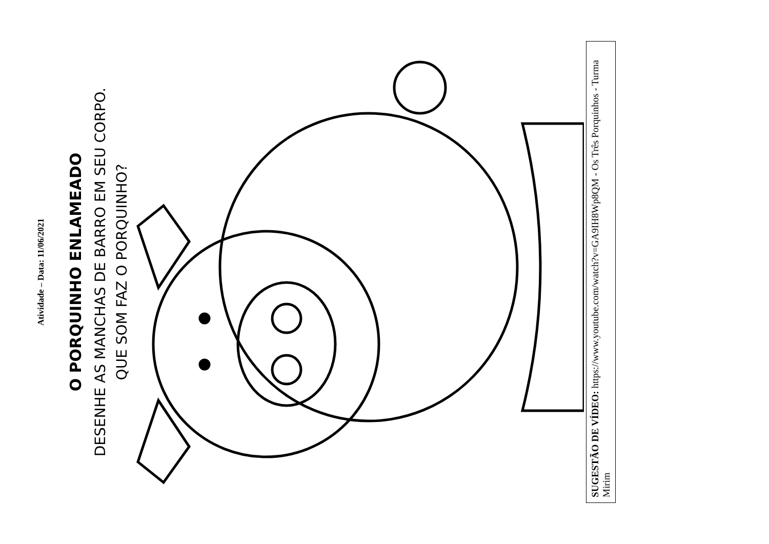Atividade – Data: 11/06/2021
O PORQUINHO ENLAMEADO
DESENHE AS MANCHAS DE BARRO EM SEU CORPO.
QUE SOM FAZ O PORQUINHO?
SUGESTÃO DE VÍDEO: https://www.youtube.com/watch?v=GA9IH8Wp8QM - Os Três Porquinhos - Turma Mirim